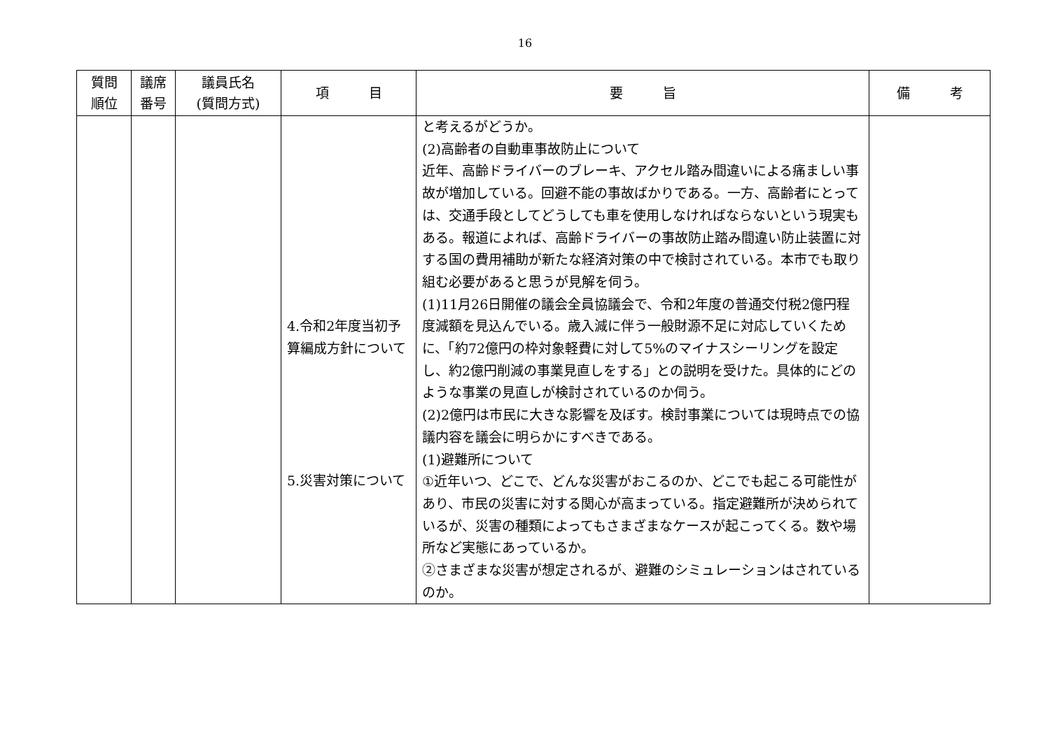16
| 質問 順位 | 議席 番号 | 議員氏名 (質問方式) | 項 目 | 要 旨 | 備 考 |
| --- | --- | --- | --- | --- | --- |
| | | | 4.令和2年度当初予算編成方針について 5.災害対策について | と考えるがどうか。 (2)高齢者の自動車事故防止について 近年、高齢ドライバーのブレーキ、アクセル踏み間違いによる痛ましい事故が増加している。回避不能の事故ばかりである。一方、高齢者にとっては、交通手段としてどうしても車を使用しなければならないという現実もある。報道によれば、高齢ドライバーの事故防止踏み間違い防止装置に対する国の費用補助が新たな経済対策の中で検討されている。本市でも取り組む必要があると思うが見解を伺う。 (1)11月26日開催の議会全員協議会で、令和2年度の普通交付税2億円程度減額を見込んでいる。歳入減に伴う一般財源不足に対応していくために、「約72億円の枠対象軽費に対して5%のマイナスシーリングを設定し、約2億円削減の事業見直しをする」との説明を受けた。具体的にどのような事業の見直しが検討されているのか伺う。 (2)2億円は市民に大きな影響を及ぼす。検討事業については現時点での協議内容を議会に明らかにすべきである。 (1)避難所について ①近年いつ、どこで、どんな災害がおこるのか、どこでも起こる可能性があり、市民の災害に対する関心が高まっている。指定避難所が決められているが、災害の種類によってもさまざまなケースが起こってくる。数や場所など実態にあっているか。 ②さまざまな災害が想定されるが、避難のシミュレーションはされているのか。 | |